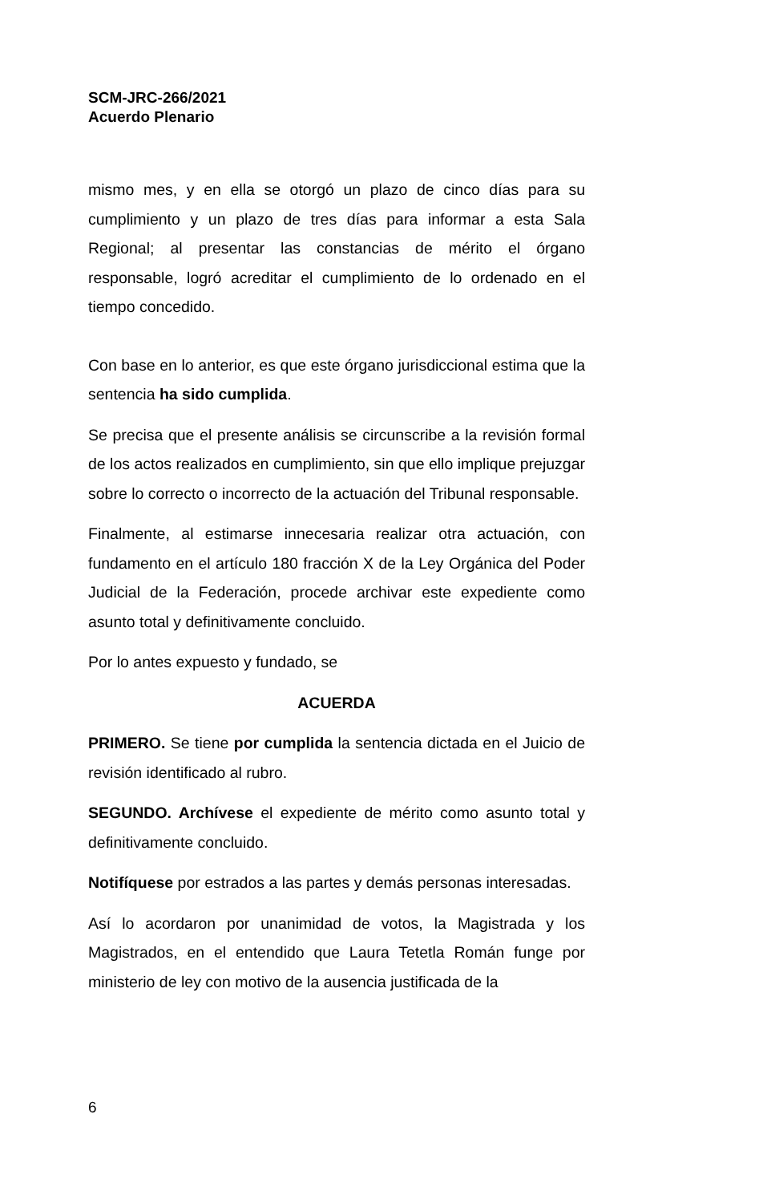SCM-JRC-266/2021
Acuerdo Plenario
mismo mes, y en ella se otorgó un plazo de cinco días para su cumplimiento y un plazo de tres días para informar a esta Sala Regional; al presentar las constancias de mérito el órgano responsable, logró acreditar el cumplimiento de lo ordenado en el tiempo concedido.
Con base en lo anterior, es que este órgano jurisdiccional estima que la sentencia ha sido cumplida.
Se precisa que el presente análisis se circunscribe a la revisión formal de los actos realizados en cumplimiento, sin que ello implique prejuzgar sobre lo correcto o incorrecto de la actuación del Tribunal responsable.
Finalmente, al estimarse innecesaria realizar otra actuación, con fundamento en el artículo 180 fracción X de la Ley Orgánica del Poder Judicial de la Federación, procede archivar este expediente como asunto total y definitivamente concluido.
Por lo antes expuesto y fundado, se
ACUERDA
PRIMERO. Se tiene por cumplida la sentencia dictada en el Juicio de revisión identificado al rubro.
SEGUNDO. Archívese el expediente de mérito como asunto total y definitivamente concluido.
Notifíquese por estrados a las partes y demás personas interesadas.
Así lo acordaron por unanimidad de votos, la Magistrada y los Magistrados, en el entendido que Laura Tetetla Román funge por ministerio de ley con motivo de la ausencia justificada de la
6